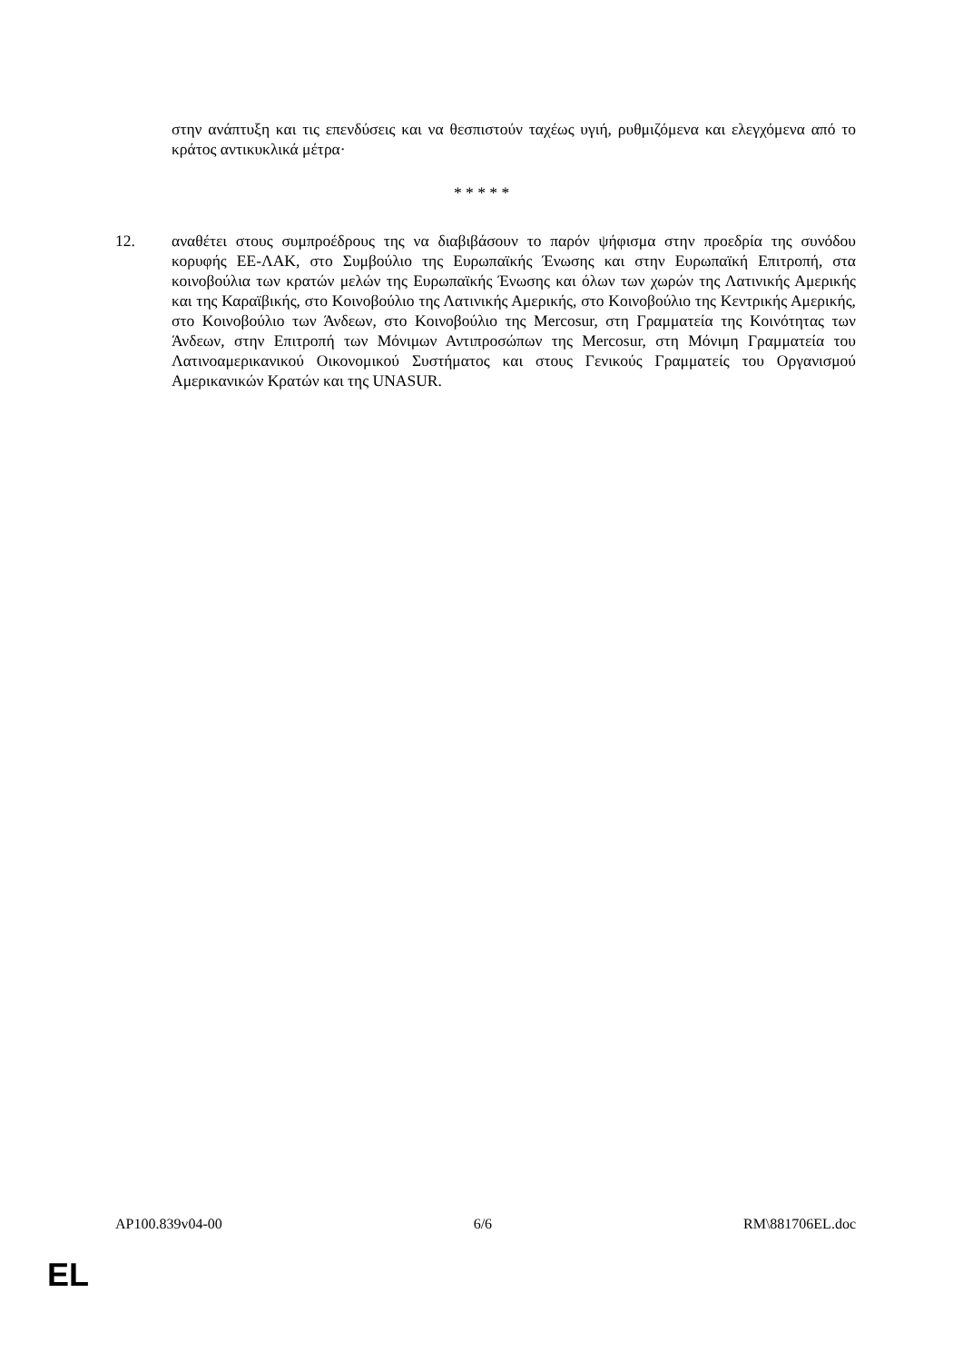στην ανάπτυξη και τις επενδύσεις και να θεσπιστούν ταχέως υγιή, ρυθμιζόμενα και ελεγχόμενα από το κράτος αντικυκλικά μέτρα·
* * * * *
12. αναθέτει στους συμπροέδρους της να διαβιβάσουν το παρόν ψήφισμα στην προεδρία της συνόδου κορυφής ΕΕ-ΛΑΚ, στο Συμβούλιο της Ευρωπαϊκής Ένωσης και στην Ευρωπαϊκή Επιτροπή, στα κοινοβούλια των κρατών μελών της Ευρωπαϊκής Ένωσης και όλων των χωρών της Λατινικής Αμερικής και της Καραϊβικής, στο Κοινοβούλιο της Λατινικής Αμερικής, στο Κοινοβούλιο της Κεντρικής Αμερικής, στο Κοινοβούλιο των Άνδεων, στο Κοινοβούλιο της Mercosur, στη Γραμματεία της Κοινότητας των Άνδεων, στην Επιτροπή των Μόνιμων Αντιπροσώπων της Mercosur, στη Μόνιμη Γραμματεία του Λατινοαμερικανικού Οικονομικού Συστήματος και στους Γενικούς Γραμματείς του Οργανισμού Αμερικανικών Κρατών και της UNASUR.
AP100.839v04-00 6/6 RM\881706EL.doc
EL